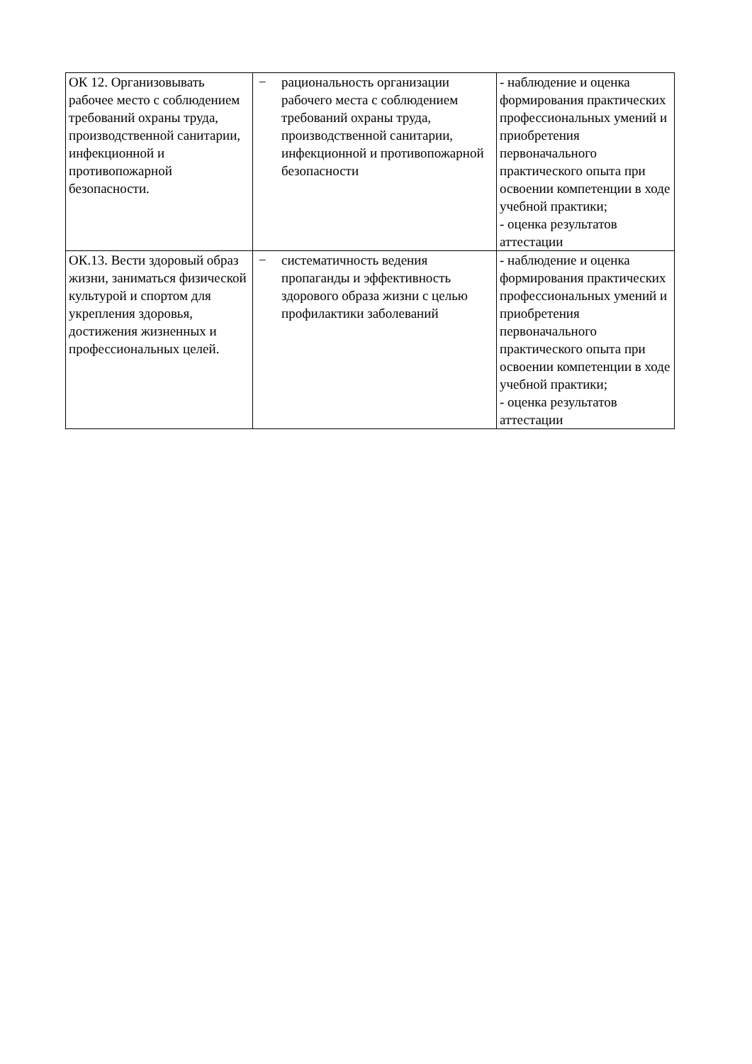| ОК 12. Организовывать рабочее место с соблюдением требований охраны труда, производственной санитарии, инфекционной и противопожарной безопасности. | − рациональность организации рабочего места с соблюдением требований охраны труда, производственной санитарии, инфекционной и противопожарной безопасности | - наблюдение и оценка формирования практических профессиональных умений и приобретения первоначального практического опыта при освоении компетенции в ходе учебной практики; - оценка результатов аттестации |
| ОК.13. Вести здоровый образ жизни, заниматься физической культурой и спортом для укрепления здоровья, достижения жизненных и профессиональных целей. | − систематичность ведения пропаганды и эффективность здорового образа жизни с целью профилактики заболеваний | - наблюдение и оценка формирования практических профессиональных умений и приобретения первоначального практического опыта при освоении компетенции в ходе учебной практики; - оценка результатов аттестации |